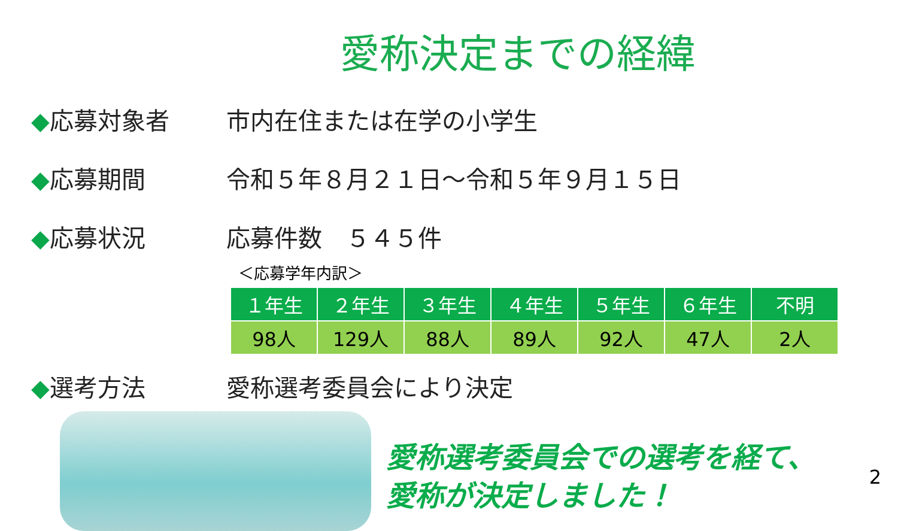愛称決定までの経緯
◆応募対象者 市内在住または在学の小学生
◆応募期間
令和５年８月２１日～令和５年９月１５日
◆応募状況 応募件数　５４５件
＜応募学年内訳＞
| １年生 | ２年生 | ３年生 | ４年生 | ５年生 | ６年生 | 不明 |
| --- | --- | --- | --- | --- | --- | --- |
| 98人 | 129人 | 88人 | 89人 | 92人 | 47人 | 2人 |
◆選考方法 愛称選考委員会により決定
愛称選考委員会での選考を経て、
愛称が決定しました！
2